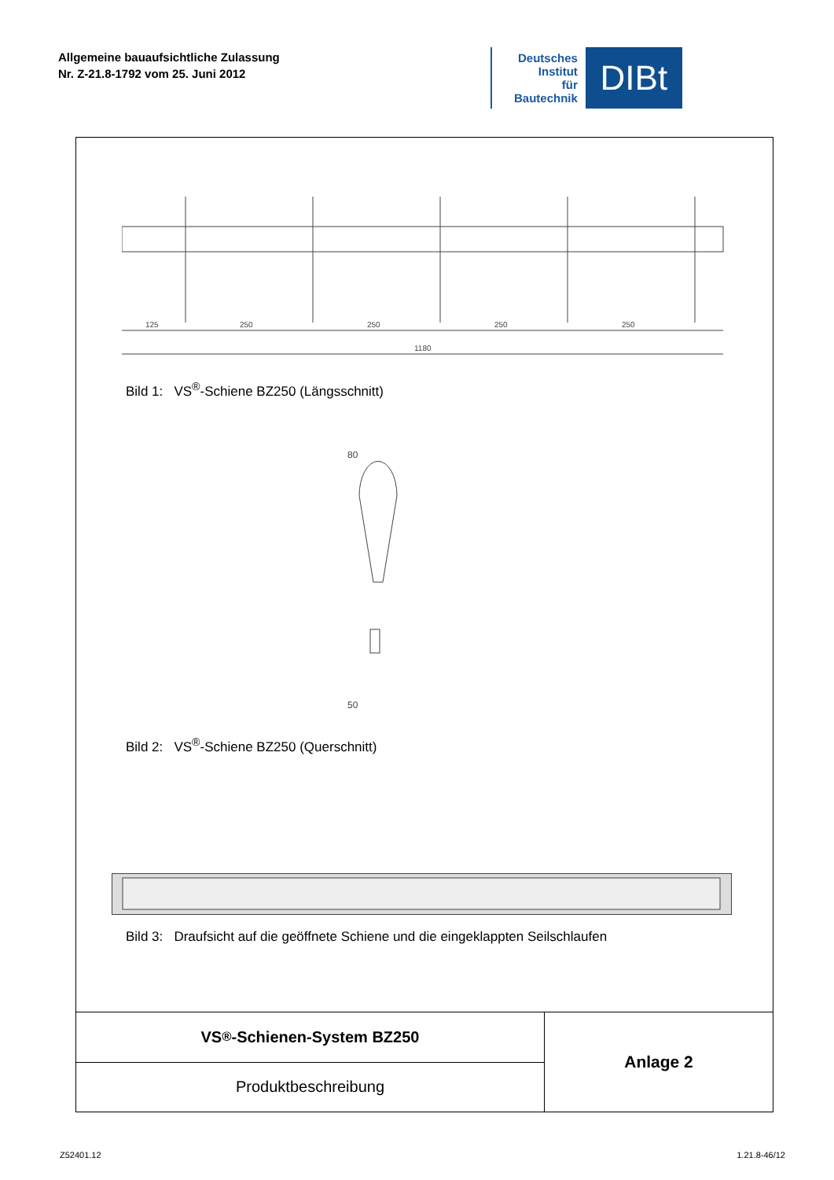Allgemeine bauaufsichtliche Zulassung
Nr. Z-21.8-1792 vom 25. Juni 2012
Deutsches
Institut
für
Bautechnik
DIBt
125
250
250
250
250
1180
Bild 1: VS<sup>®</sup>-Schiene BZ250 (Längsschnitt)
80
50
Bild 2: VS<sup>®</sup>-Schiene BZ250 (Querschnitt)
Bild 3: Draufsicht auf die geöffnete Schiene und die eingeklappten Seilschlaufen
VS<sup>®</sup>-Schienen-System BZ250
Produktbeschreibung
Anlage 2
Z52401.12 1.21.8-46/12